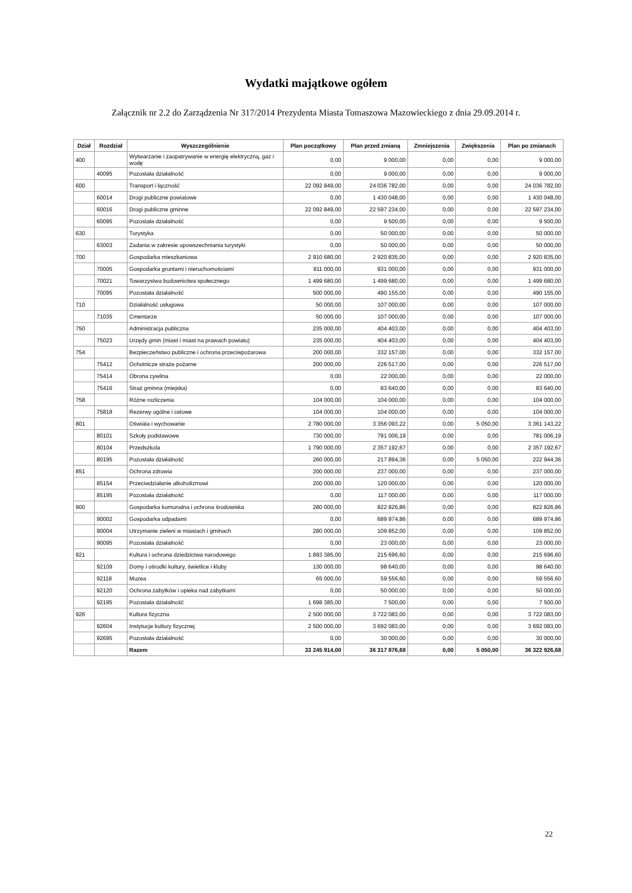Wydatki majątkowe ogółem
Załącznik nr 2.2 do Zarządzenia Nr 317/2014 Prezydenta Miasta Tomaszowa Mazowieckiego z dnia 29.09.2014 r.
| Dział | Rozdział | Wyszczególnienie | Plan początkowy | Plan przed zmianą | Zmniejszenia | Zwiększenia | Plan po zmianach |
| --- | --- | --- | --- | --- | --- | --- | --- |
| 400 | | Wytwarzanie i zaopatrywanie w energię elektryczną, gaz i wodę | 0,00 | 9 000,00 | 0,00 | 0,00 | 9 000,00 |
| | 40095 | Pozostała działalność | 0,00 | 9 000,00 | 0,00 | 0,00 | 9 000,00 |
| 600 | | Transport i łączność | 22 092 849,00 | 24 036 782,00 | 0,00 | 0,00 | 24 036 782,00 |
| | 60014 | Drogi publiczne powiatowe | 0,00 | 1 430 048,00 | 0,00 | 0,00 | 1 430 048,00 |
| | 60016 | Drogi publiczne gminne | 22 092 849,00 | 22 597 234,00 | 0,00 | 0,00 | 22 597 234,00 |
| | 60095 | Pozostała działalność | 0,00 | 9 500,00 | 0,00 | 0,00 | 9 500,00 |
| 630 | | Turystyka | 0,00 | 50 000,00 | 0,00 | 0,00 | 50 000,00 |
| | 63003 | Zadania w zakresie upowszechniania turystyki | 0,00 | 50 000,00 | 0,00 | 0,00 | 50 000,00 |
| 700 | | Gospodarka mieszkaniowa | 2 910 680,00 | 2 920 835,00 | 0,00 | 0,00 | 2 920 835,00 |
| | 70005 | Gospodarka gruntami i nieruchomościami | 911 000,00 | 931 000,00 | 0,00 | 0,00 | 931 000,00 |
| | 70021 | Towarzystwa budownictwa społecznego | 1 499 680,00 | 1 499 680,00 | 0,00 | 0,00 | 1 499 680,00 |
| | 70095 | Pozostała działalność | 500 000,00 | 490 155,00 | 0,00 | 0,00 | 490 155,00 |
| 710 | | Działalność usługowa | 50 000,00 | 107 000,00 | 0,00 | 0,00 | 107 000,00 |
| | 71035 | Cmentarze | 50 000,00 | 107 000,00 | 0,00 | 0,00 | 107 000,00 |
| 750 | | Administracja publiczna | 235 000,00 | 404 403,00 | 0,00 | 0,00 | 404 403,00 |
| | 75023 | Urzędy gmin (miast i miast na prawach powiatu) | 235 000,00 | 404 403,00 | 0,00 | 0,00 | 404 403,00 |
| 754 | | Bezpieczeństwo publiczne i ochrona przeciwpożarowa | 200 000,00 | 332 157,00 | 0,00 | 0,00 | 332 157,00 |
| | 75412 | Ochotnicze straże pożarne | 200 000,00 | 226 517,00 | 0,00 | 0,00 | 226 517,00 |
| | 75414 | Obrona cywilna | 0,00 | 22 000,00 | 0,00 | 0,00 | 22 000,00 |
| | 75416 | Straż gminna (miejska) | 0,00 | 83 640,00 | 0,00 | 0,00 | 83 640,00 |
| 758 | | Różne rozliczenia | 104 000,00 | 104 000,00 | 0,00 | 0,00 | 104 000,00 |
| | 75818 | Rezerwy ogólne i celowe | 104 000,00 | 104 000,00 | 0,00 | 0,00 | 104 000,00 |
| 801 | | Oświata i wychowanie | 2 780 000,00 | 3 356 093,22 | 0,00 | 5 050,00 | 3 361 143,22 |
| | 80101 | Szkoły podstawowe | 730 000,00 | 781 006,19 | 0,00 | 0,00 | 781 006,19 |
| | 80104 | Przedszkola | 1 790 000,00 | 2 357 192,67 | 0,00 | 0,00 | 2 357 192,67 |
| | 80195 | Pozostała działalność | 260 000,00 | 217 894,36 | 0,00 | 5 050,00 | 222 944,36 |
| 851 | | Ochrona zdrowia | 200 000,00 | 237 000,00 | 0,00 | 0,00 | 237 000,00 |
| | 85154 | Przeciwdziałanie alkoholizmowi | 200 000,00 | 120 000,00 | 0,00 | 0,00 | 120 000,00 |
| | 85195 | Pozostała działalność | 0,00 | 117 000,00 | 0,00 | 0,00 | 117 000,00 |
| 900 | | Gospodarka komunalna i ochrona środowiska | 280 000,00 | 822 826,86 | 0,00 | 0,00 | 822 826,86 |
| | 90002 | Gospodarka odpadami | 0,00 | 689 974,86 | 0,00 | 0,00 | 689 974,86 |
| | 90004 | Utrzymanie zieleni w miastach i gminach | 280 000,00 | 109 852,00 | 0,00 | 0,00 | 109 852,00 |
| | 90095 | Pozostała działalność | 0,00 | 23 000,00 | 0,00 | 0,00 | 23 000,00 |
| 921 | | Kultura i ochrona dziedzictwa narodowego | 1 893 385,00 | 215 696,60 | 0,00 | 0,00 | 215 696,60 |
| | 92109 | Domy i ośrodki kultury, świetlice i kluby | 130 000,00 | 98 640,00 | 0,00 | 0,00 | 98 640,00 |
| | 92118 | Muzea | 65 000,00 | 59 556,60 | 0,00 | 0,00 | 59 556,60 |
| | 92120 | Ochrona zabytków i opieka nad zabytkami | 0,00 | 50 000,00 | 0,00 | 0,00 | 50 000,00 |
| | 92195 | Pozostała działalność | 1 698 385,00 | 7 500,00 | 0,00 | 0,00 | 7 500,00 |
| 926 | | Kultura fizyczna | 2 500 000,00 | 3 722 083,00 | 0,00 | 0,00 | 3 722 083,00 |
| | 92604 | Instytucje kultury fizycznej | 2 500 000,00 | 3 692 083,00 | 0,00 | 0,00 | 3 692 083,00 |
| | 92695 | Pozostała działalność | 0,00 | 30 000,00 | 0,00 | 0,00 | 30 000,00 |
| | | Razem | 33 245 914,00 | 36 317 876,68 | 0,00 | 5 050,00 | 36 322 926,68 |
22